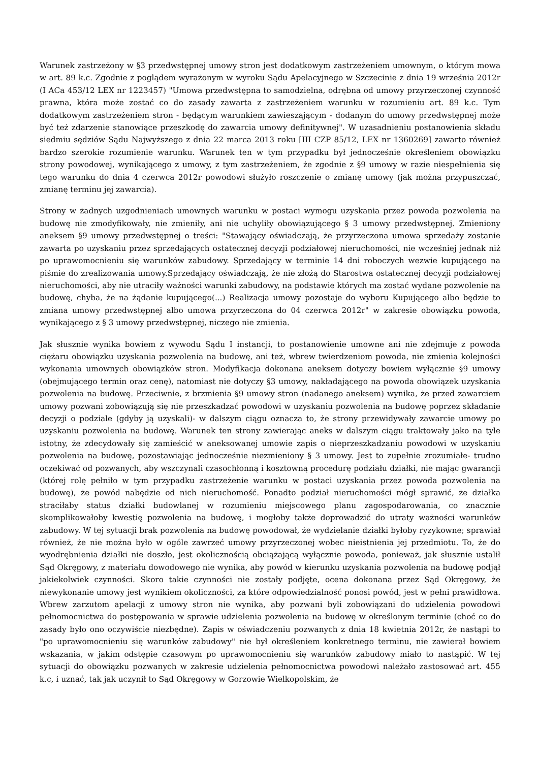Warunek zastrzeżony w §3 przedwstępnej umowy stron jest dodatkowym zastrzeżeniem umownym, o którym mowa w art. 89 k.c. Zgodnie z poglądem wyrażonym w wyroku Sądu Apelacyjnego w Szczecinie z dnia 19 września 2012r (I ACa 453/12 LEX nr 1223457) "Umowa przedwstępna to samodzielna, odrębna od umowy przyrzeczonej czynność prawna, która może zostać co do zasady zawarta z zastrzeżeniem warunku w rozumieniu art. 89 k.c. Tym dodatkowym zastrzeżeniem stron - będącym warunkiem zawieszającym - dodanym do umowy przedwstępnej może być też zdarzenie stanowiące przeszkodę do zawarcia umowy definitywnej". W uzasadnieniu postanowienia składu siedmiu sędziów Sądu Najwyższego z dnia 22 marca 2013 roku [III CZP 85/12, LEX nr 1360269] zawarto również bardzo szerokie rozumienie warunku. Warunek ten w tym przypadku był jednocześnie określeniem obowiązku strony powodowej, wynikającego z umowy, z tym zastrzeżeniem, że zgodnie z §9 umowy w razie niespełnienia się tego warunku do dnia 4 czerwca 2012r powodowi służyło roszczenie o zmianę umowy (jak można przypuszczać, zmianę terminu jej zawarcia).
Strony w żadnych uzgodnieniach umownych warunku w postaci wymogu uzyskania przez powoda pozwolenia na budowę nie zmodyfikowały, nie zmieniły, ani nie uchyliły obowiązującego § 3 umowy przedwstępnej. Zmieniony aneksem §9 umowy przedwstępnej o treści: "Stawający oświadczają, że przyrzeczona umowa sprzedaży zostanie zawarta po uzyskaniu przez sprzedających ostatecznej decyzji podziałowej nieruchomości, nie wcześniej jednak niż po uprawomocnieniu się warunków zabudowy. Sprzedający w terminie 14 dni roboczych wezwie kupującego na piśmie do zrealizowania umowy.Sprzedający oświadczają, że nie złożą do Starostwa ostatecznej decyzji podziałowej nieruchomości, aby nie utraciły ważności warunki zabudowy, na podstawie których ma zostać wydane pozwolenie na budowę, chyba, że na żądanie kupującego(...) Realizacja umowy pozostaje do wyboru Kupującego albo będzie to zmiana umowy przedwstępnej albo umowa przyrzeczona do 04 czerwca 2012r" w zakresie obowiązku powoda, wynikającego z § 3 umowy przedwstępnej, niczego nie zmienia.
Jak słusznie wynika bowiem z wywodu Sądu I instancji, to postanowienie umowne ani nie zdejmuje z powoda ciężaru obowiązku uzyskania pozwolenia na budowę, ani też, wbrew twierdzeniom powoda, nie zmienia kolejności wykonania umownych obowiązków stron. Modyfikacja dokonana aneksem dotyczy bowiem wyłącznie §9 umowy (obejmującego termin oraz cenę), natomiast nie dotyczy §3 umowy, nakładającego na powoda obowiązek uzyskania pozwolenia na budowę. Przeciwnie, z brzmienia §9 umowy stron (nadanego aneksem) wynika, że przed zawarciem umowy pozwani zobowiązują się nie przeszkadzać powodowi w uzyskaniu pozwolenia na budowę poprzez składanie decyzji o podziale (gdyby ją uzyskali)- w dalszym ciągu oznacza to, że strony przewidywały zawarcie umowy po uzyskaniu pozwolenia na budowę. Warunek ten strony zawierając aneks w dalszym ciągu traktowały jako na tyle istotny, że zdecydowały się zamieścić w aneksowanej umowie zapis o nieprzeszkadzaniu powodowi w uzyskaniu pozwolenia na budowę, pozostawiając jednocześnie niezmieniony § 3 umowy. Jest to zupełnie zrozumiałe- trudno oczekiwać od pozwanych, aby wszczynali czasochłonną i kosztowną procedurę podziału działki, nie mając gwarancji (której rolę pełniło w tym przypadku zastrzeżenie warunku w postaci uzyskania przez powoda pozwolenia na budowę), że powód nabędzie od nich nieruchomość. Ponadto podział nieruchomości mógł sprawić, że działka straciłaby status działki budowlanej w rozumieniu miejscowego planu zagospodarowania, co znacznie skomplikowałoby kwestię pozwolenia na budowę, i mogłoby także doprowadzić do utraty ważności warunków zabudowy. W tej sytuacji brak pozwolenia na budowę powodował, że wydzielanie działki byłoby ryzykowne; sprawiał również, że nie można było w ogóle zawrzeć umowy przyrzeczonej wobec nieistnienia jej przedmiotu. To, że do wyodrębnienia działki nie doszło, jest okolicznością obciążającą wyłącznie powoda, ponieważ, jak słusznie ustalił Sąd Okręgowy, z materiału dowodowego nie wynika, aby powód w kierunku uzyskania pozwolenia na budowę podjął jakiekolwiek czynności. Skoro takie czynności nie zostały podjęte, ocena dokonana przez Sąd Okręgowy, że niewykonanie umowy jest wynikiem okoliczności, za które odpowiedzialność ponosi powód, jest w pełni prawidłowa. Wbrew zarzutom apelacji z umowy stron nie wynika, aby pozwani byli zobowiązani do udzielenia powodowi pełnomocnictwa do postępowania w sprawie udzielenia pozwolenia na budowę w określonym terminie (choć co do zasady było ono oczywiście niezbędne). Zapis w oświadczeniu pozwanych z dnia 18 kwietnia 2012r, że nastąpi to "po uprawomocnieniu się warunków zabudowy" nie był określeniem konkretnego terminu, nie zawierał bowiem wskazania, w jakim odstępie czasowym po uprawomocnieniu się warunków zabudowy miało to nastąpić. W tej sytuacji do obowiązku pozwanych w zakresie udzielenia pełnomocnictwa powodowi należało zastosować art. 455 k.c, i uznać, tak jak uczynił to Sąd Okręgowy w Gorzowie Wielkopolskim, że